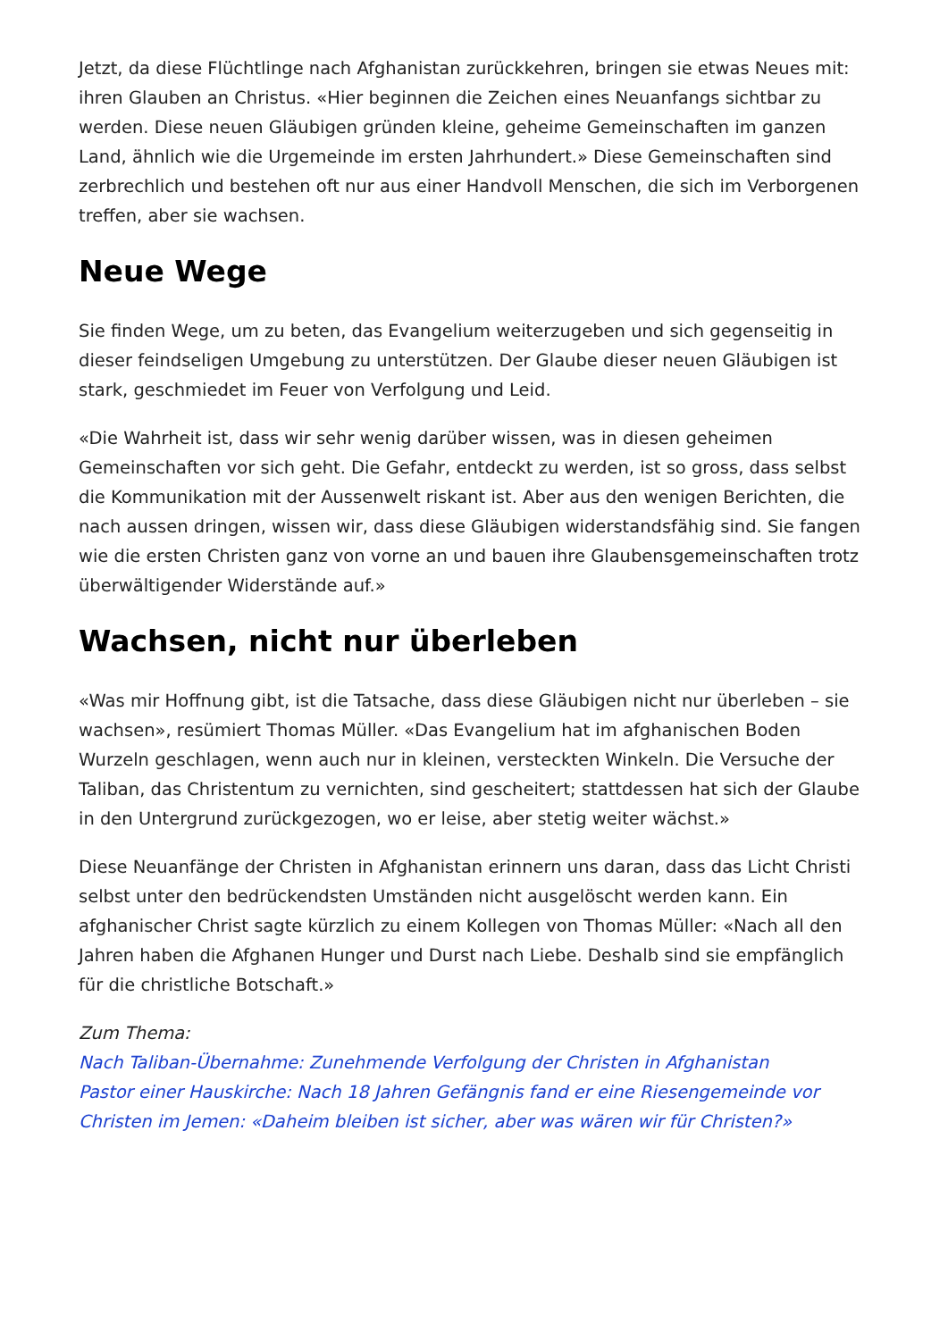Jetzt, da diese Flüchtlinge nach Afghanistan zurückkehren, bringen sie etwas Neues mit: ihren Glauben an Christus. «Hier beginnen die Zeichen eines Neuanfangs sichtbar zu werden. Diese neuen Gläubigen gründen kleine, geheime Gemeinschaften im ganzen Land, ähnlich wie die Urgemeinde im ersten Jahrhundert.» Diese Gemeinschaften sind zerbrechlich und bestehen oft nur aus einer Handvoll Menschen, die sich im Verborgenen treffen, aber sie wachsen.
Neue Wege
Sie finden Wege, um zu beten, das Evangelium weiterzugeben und sich gegenseitig in dieser feindseligen Umgebung zu unterstützen. Der Glaube dieser neuen Gläubigen ist stark, geschmiedet im Feuer von Verfolgung und Leid.
«Die Wahrheit ist, dass wir sehr wenig darüber wissen, was in diesen geheimen Gemeinschaften vor sich geht. Die Gefahr, entdeckt zu werden, ist so gross, dass selbst die Kommunikation mit der Aussenwelt riskant ist. Aber aus den wenigen Berichten, die nach aussen dringen, wissen wir, dass diese Gläubigen widerstandsfähig sind. Sie fangen wie die ersten Christen ganz von vorne an und bauen ihre Glaubensgemeinschaften trotz überwältigender Widerstände auf.»
Wachsen, nicht nur überleben
«Was mir Hoffnung gibt, ist die Tatsache, dass diese Gläubigen nicht nur überleben – sie wachsen», resümiert Thomas Müller. «Das Evangelium hat im afghanischen Boden Wurzeln geschlagen, wenn auch nur in kleinen, versteckten Winkeln. Die Versuche der Taliban, das Christentum zu vernichten, sind gescheitert; stattdessen hat sich der Glaube in den Untergrund zurückgezogen, wo er leise, aber stetig weiter wächst.»
Diese Neuanfänge der Christen in Afghanistan erinnern uns daran, dass das Licht Christi selbst unter den bedrückendsten Umständen nicht ausgelöscht werden kann. Ein afghanischer Christ sagte kürzlich zu einem Kollegen von Thomas Müller: «Nach all den Jahren haben die Afghanen Hunger und Durst nach Liebe. Deshalb sind sie empfänglich für die christliche Botschaft.»
Zum Thema:
Nach Taliban-Übernahme: Zunehmende Verfolgung der Christen in Afghanistan
Pastor einer Hauskirche: Nach 18 Jahren Gefängnis fand er eine Riesengemeinde vor
Christen im Jemen: «Daheim bleiben ist sicher, aber was wären wir für Christen?»